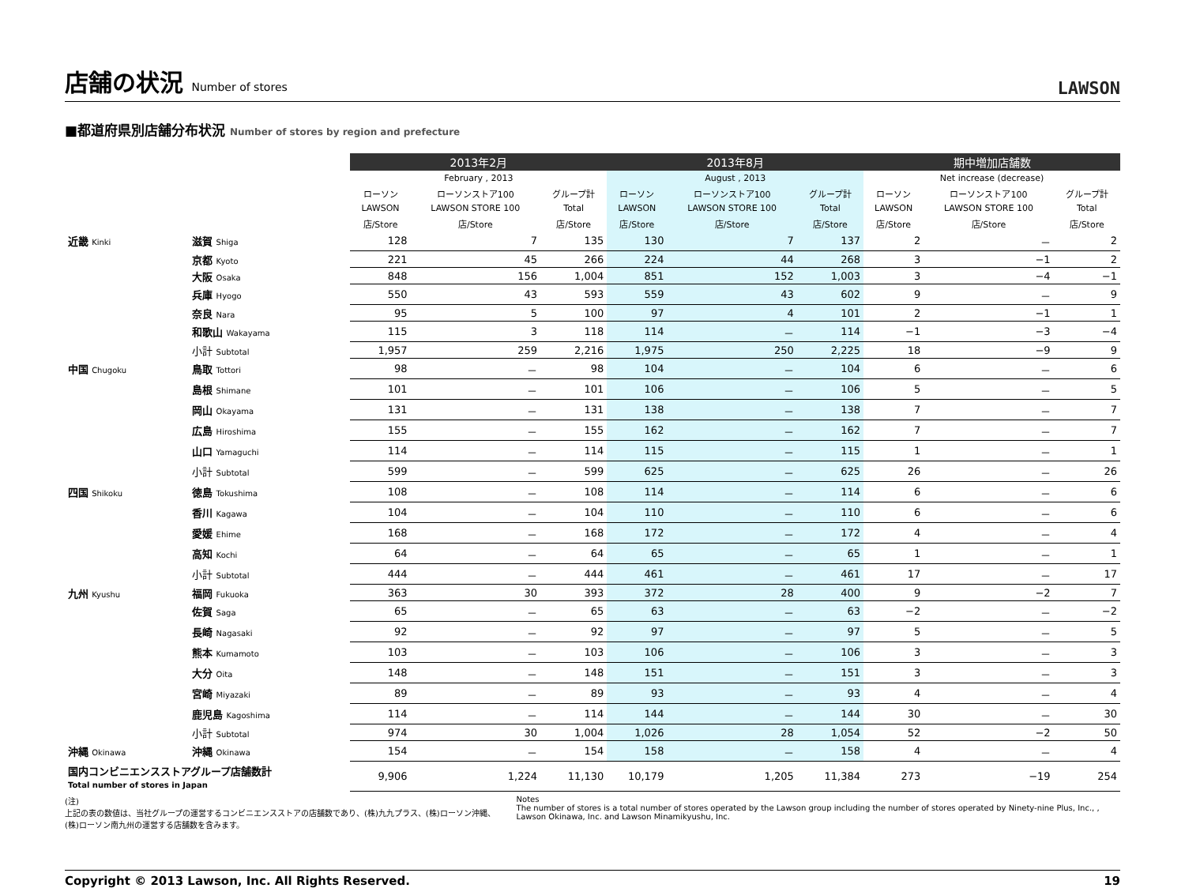店舗の状況 Number of stores
LAWSON
■都道府県別店舗分布状況 Number of stores by region and prefecture
| | | 2013年2月 | | | 2013年8月 | | | 期中増加店舗数 | | |
| --- | --- | --- | --- | --- | --- | --- | --- | --- | --- | --- |
| | | February , 2013 | | | August , 2013 | | | Net increase (decrease) | | |
| | | ローソン | ローソンストア100 | グループ計 | ローソン | ローソンストア100 | グループ計 | ローソン | ローソンストア100 | グループ計 |
| | | LAWSON | LAWSON STORE 100 | Total | LAWSON | LAWSON STORE 100 | Total | LAWSON | LAWSON STORE 100 | Total |
| | | 店/Store | 店/Store | 店/Store | 店/Store | 店/Store | 店/Store | 店/Store | 店/Store | 店/Store |
| 近畿 Kinki | 滋賀 Shiga | 128 | 7 | 135 | 130 | 7 | 137 | 2 | － | 2 |
| | 京都 Kyoto | 221 | 45 | 266 | 224 | 44 | 268 | 3 | −1 | 2 |
| | 大阪 Osaka | 848 | 156 | 1,004 | 851 | 152 | 1,003 | 3 | −4 | −1 |
| | 兵庫 Hyogo | 550 | 43 | 593 | 559 | 43 | 602 | 9 | － | 9 |
| | 奈良 Nara | 95 | 5 | 100 | 97 | 4 | 101 | 2 | −1 | 1 |
| | 和歌山 Wakayama | 115 | 3 | 118 | 114 | － | 114 | −1 | −3 | −4 |
| | 小計 Subtotal | 1,957 | 259 | 2,216 | 1,975 | 250 | 2,225 | 18 | −9 | 9 |
| 中国 Chugoku | 鳥取 Tottori | 98 | － | 98 | 104 | － | 104 | 6 | － | 6 |
| | 島根 Shimane | 101 | － | 101 | 106 | － | 106 | 5 | － | 5 |
| | 岡山 Okayama | 131 | － | 131 | 138 | － | 138 | 7 | － | 7 |
| | 広島 Hiroshima | 155 | － | 155 | 162 | － | 162 | 7 | － | 7 |
| | 山口 Yamaguchi | 114 | － | 114 | 115 | － | 115 | 1 | － | 1 |
| | 小計 Subtotal | 599 | － | 599 | 625 | － | 625 | 26 | － | 26 |
| 四国 Shikoku | 徳島 Tokushima | 108 | － | 108 | 114 | － | 114 | 6 | － | 6 |
| | 香川 Kagawa | 104 | － | 104 | 110 | － | 110 | 6 | － | 6 |
| | 愛媛 Ehime | 168 | － | 168 | 172 | － | 172 | 4 | － | 4 |
| | 高知 Kochi | 64 | － | 64 | 65 | － | 65 | 1 | － | 1 |
| | 小計 Subtotal | 444 | － | 444 | 461 | － | 461 | 17 | － | 17 |
| 九州 Kyushu | 福岡 Fukuoka | 363 | 30 | 393 | 372 | 28 | 400 | 9 | −2 | 7 |
| | 佐賀 Saga | 65 | － | 65 | 63 | － | 63 | −2 | － | −2 |
| | 長崎 Nagasaki | 92 | － | 92 | 97 | － | 97 | 5 | － | 5 |
| | 熊本 Kumamoto | 103 | － | 103 | 106 | － | 106 | 3 | － | 3 |
| | 大分 Oita | 148 | － | 148 | 151 | － | 151 | 3 | － | 3 |
| | 宮崎 Miyazaki | 89 | － | 89 | 93 | － | 93 | 4 | － | 4 |
| | 鹿児島 Kagoshima | 114 | － | 114 | 144 | － | 144 | 30 | － | 30 |
| | 小計 Subtotal | 974 | 30 | 1,004 | 1,026 | 28 | 1,054 | 52 | −2 | 50 |
| 沖縄 Okinawa | 沖縄 Okinawa | 154 | － | 154 | 158 | － | 158 | 4 | － | 4 |
| 国内コンビニエンスストアグループ店舗数計 Total number of stores in Japan | | 9,906 | 1,224 | 11,130 | 10,179 | 1,205 | 11,384 | 273 | −19 | 254 |
(注)
上記の表の数値は、当社グループの運営するコンビニエンスストアの店舗数であり、(株)九九プラス、(株)ローソン沖縄、(株)ローソン南九州の運営する店舗数を含みます。
Notes
The number of stores is a total number of stores operated by the Lawson group including the number of stores operated by Ninety-nine Plus, Inc., , Lawson Okinawa, Inc. and Lawson Minamikyushu, Inc.
Copyright © 2013 Lawson, Inc. All Rights Reserved. 19